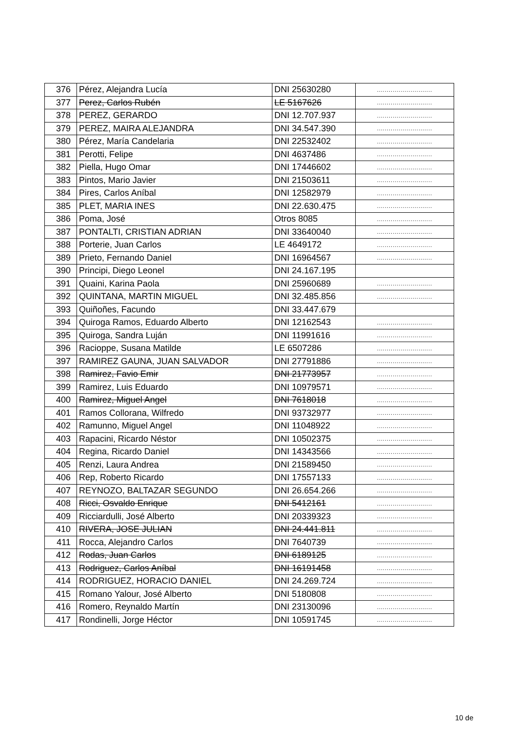| 376 | Pérez, Alejandra Lucía | DNI 25630280 | ............................ |
| 377 | Perez, Carlos Rubén | LE 5167626 | ............................ |
| 378 | PEREZ, GERARDO | DNI 12.707.937 | ............................ |
| 379 | PEREZ, MAIRA ALEJANDRA | DNI 34.547.390 | ............................ |
| 380 | Pérez, María Candelaria | DNI 22532402 | ............................ |
| 381 | Perotti, Felipe | DNI 4637486 | ............................ |
| 382 | Piella, Hugo Omar | DNI 17446602 | ............................ |
| 383 | Pintos, Mario Javier | DNI 21503611 | ............................ |
| 384 | Pires, Carlos Aníbal | DNI 12582979 | ............................ |
| 385 | PLET, MARIA INES | DNI 22.630.475 | ............................ |
| 386 | Poma, José | Otros 8085 | ............................ |
| 387 | PONTALTI, CRISTIAN ADRIAN | DNI 33640040 | ............................ |
| 388 | Porterie, Juan Carlos | LE 4649172 | ............................ |
| 389 | Prieto, Fernando Daniel | DNI 16964567 | ............................ |
| 390 | Principi, Diego Leonel | DNI 24.167.195 | |
| 391 | Quaini, Karina Paola | DNI 25960689 | ............................ |
| 392 | QUINTANA, MARTIN MIGUEL | DNI 32.485.856 | ............................ |
| 393 | Quiñoñes, Facundo | DNI 33.447.679 | |
| 394 | Quiroga Ramos, Eduardo Alberto | DNI 12162543 | ............................ |
| 395 | Quiroga, Sandra Luján | DNI 11991616 | ............................ |
| 396 | Racioppe, Susana Matilde | LE 6507286 | ............................ |
| 397 | RAMIREZ GAUNA, JUAN SALVADOR | DNI 27791886 | ............................ |
| 398 | Ramirez, Favio Emir | DNI 21773957 | ............................ |
| 399 | Ramirez, Luis Eduardo | DNI 10979571 | ............................ |
| 400 | Ramirez, Miguel Angel | DNI 7618018 | ............................ |
| 401 | Ramos Collorana, Wilfredo | DNI 93732977 | ............................ |
| 402 | Ramunno, Miguel Angel | DNI 11048922 | ............................ |
| 403 | Rapacini, Ricardo Néstor | DNI 10502375 | ............................ |
| 404 | Regina, Ricardo Daniel | DNI 14343566 | ............................ |
| 405 | Renzi, Laura Andrea | DNI 21589450 | ............................ |
| 406 | Rep, Roberto Ricardo | DNI 17557133 | ............................ |
| 407 | REYNOZO, BALTAZAR SEGUNDO | DNI 26.654.266 | ............................ |
| 408 | Ricci, Osvaldo Enrique | DNI 5412161 | ............................ |
| 409 | Ricciardulli, José Alberto | DNI 20339323 | ............................ |
| 410 | RIVERA, JOSE JULIAN | DNI 24.441.811 | ............................ |
| 411 | Rocca, Alejandro Carlos | DNI 7640739 | ............................ |
| 412 | Rodas, Juan Carlos | DNI 6189125 | ............................ |
| 413 | Rodriguez, Carlos Aníbal | DNI 16191458 | ............................ |
| 414 | RODRIGUEZ, HORACIO DANIEL | DNI 24.269.724 | ............................ |
| 415 | Romano Yalour, José Alberto | DNI 5180808 | ............................ |
| 416 | Romero, Reynaldo Martín | DNI 23130096 | ............................ |
| 417 | Rondinelli, Jorge Héctor | DNI 10591745 | ............................ |
10 de